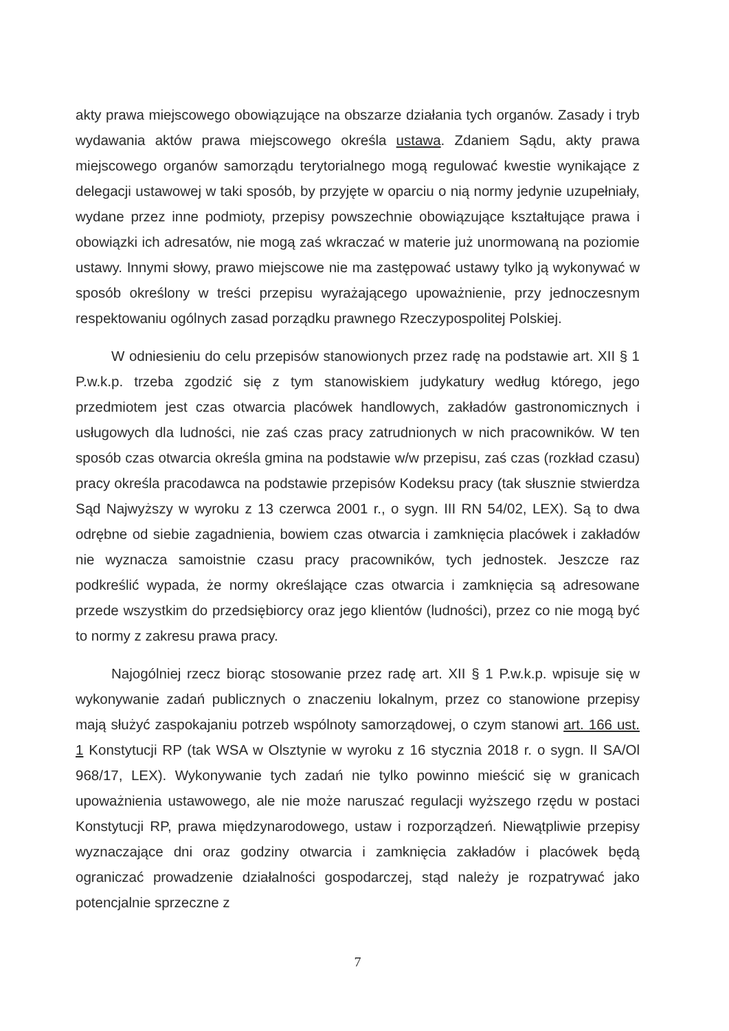akty prawa miejscowego obowiązujące na obszarze działania tych organów. Zasady i tryb wydawania aktów prawa miejscowego określa ustawa. Zdaniem Sądu, akty prawa miejscowego organów samorządu terytorialnego mogą regulować kwestie wynikające z delegacji ustawowej w taki sposób, by przyjęte w oparciu o nią normy jedynie uzupełniały, wydane przez inne podmioty, przepisy powszechnie obowiązujące kształtujące prawa i obowiązki ich adresatów, nie mogą zaś wkraczać w materie już unormowaną na poziomie ustawy. Innymi słowy, prawo miejscowe nie ma zastępować ustawy tylko ją wykonywać w sposób określony w treści przepisu wyrażającego upoważnienie, przy jednoczesnym respektowaniu ogólnych zasad porządku prawnego Rzeczypospolitej Polskiej.
W odniesieniu do celu przepisów stanowionych przez radę na podstawie art. XII § 1 P.w.k.p. trzeba zgodzić się z tym stanowiskiem judykatury według którego, jego przedmiotem jest czas otwarcia placówek handlowych, zakładów gastronomicznych i usługowych dla ludności, nie zaś czas pracy zatrudnionych w nich pracowników. W ten sposób czas otwarcia określa gmina na podstawie w/w przepisu, zaś czas (rozkład czasu) pracy określa pracodawca na podstawie przepisów Kodeksu pracy (tak słusznie stwierdza Sąd Najwyższy w wyroku z 13 czerwca 2001 r., o sygn. III RN 54/02, LEX). Są to dwa odrębne od siebie zagadnienia, bowiem czas otwarcia i zamknięcia placówek i zakładów nie wyznacza samoistnie czasu pracy pracowników, tych jednostek. Jeszcze raz podkreślić wypada, że normy określające czas otwarcia i zamknięcia są adresowane przede wszystkim do przedsiębiorcy oraz jego klientów (ludności), przez co nie mogą być to normy z zakresu prawa pracy.
Najogólniej rzecz biorąc stosowanie przez radę art. XII § 1 P.w.k.p. wpisuje się w wykonywanie zadań publicznych o znaczeniu lokalnym, przez co stanowione przepisy mają służyć zaspokajaniu potrzeb wspólnoty samorządowej, o czym stanowi art. 166 ust. 1 Konstytucji RP (tak WSA w Olsztynie w wyroku z 16 stycznia 2018 r. o sygn. II SA/Ol 968/17, LEX). Wykonywanie tych zadań nie tylko powinno mieścić się w granicach upoważnienia ustawowego, ale nie może naruszać regulacji wyższego rzędu w postaci Konstytucji RP, prawa międzynarodowego, ustaw i rozporządzeń. Niewątpliwie przepisy wyznaczające dni oraz godziny otwarcia i zamknięcia zakładów i placówek będą ograniczać prowadzenie działalności gospodarczej, stąd należy je rozpatrywać jako potencjalnie sprzeczne z
7